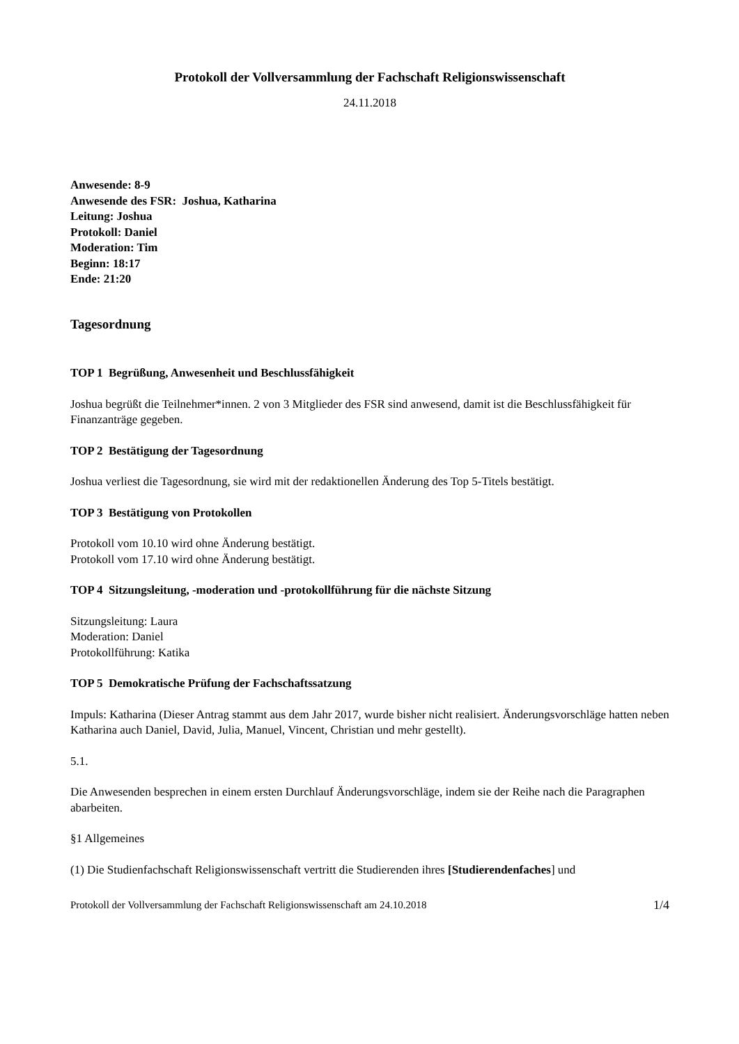Protokoll der Vollversammlung der Fachschaft Religionswissenschaft
24.11.2018
Anwesende: 8-9
Anwesende des FSR: Joshua, Katharina
Leitung: Joshua
Protokoll: Daniel
Moderation: Tim
Beginn: 18:17
Ende: 21:20
Tagesordnung
TOP 1 Begrüßung, Anwesenheit und Beschlussfähigkeit
Joshua begrüßt die Teilnehmer*innen. 2 von 3 Mitglieder des FSR sind anwesend, damit ist die Beschlussfähigkeit für Finanzanträge gegeben.
TOP 2 Bestätigung der Tagesordnung
Joshua verliest die Tagesordnung, sie wird mit der redaktionellen Änderung des Top 5-Titels bestätigt.
TOP 3 Bestätigung von Protokollen
Protokoll vom 10.10 wird ohne Änderung bestätigt.
Protokoll vom 17.10 wird ohne Änderung bestätigt.
TOP 4 Sitzungsleitung, -moderation und -protokollführung für die nächste Sitzung
Sitzungsleitung: Laura
Moderation: Daniel
Protokollführung: Katika
TOP 5 Demokratische Prüfung der Fachschaftssatzung
Impuls: Katharina (Dieser Antrag stammt aus dem Jahr 2017, wurde bisher nicht realisiert. Änderungsvorschläge hatten neben Katharina auch Daniel, David, Julia, Manuel, Vincent, Christian und mehr gestellt).
5.1.
Die Anwesenden besprechen in einem ersten Durchlauf Änderungsvorschläge, indem sie der Reihe nach die Paragraphen abarbeiten.
§1 Allgemeines
(1) Die Studienfachschaft Religionswissenschaft vertritt die Studierenden ihres [Studierendenfaches] und
Protokoll der Vollversammlung der Fachschaft Religionswissenschaft am 24.10.2018 1/4